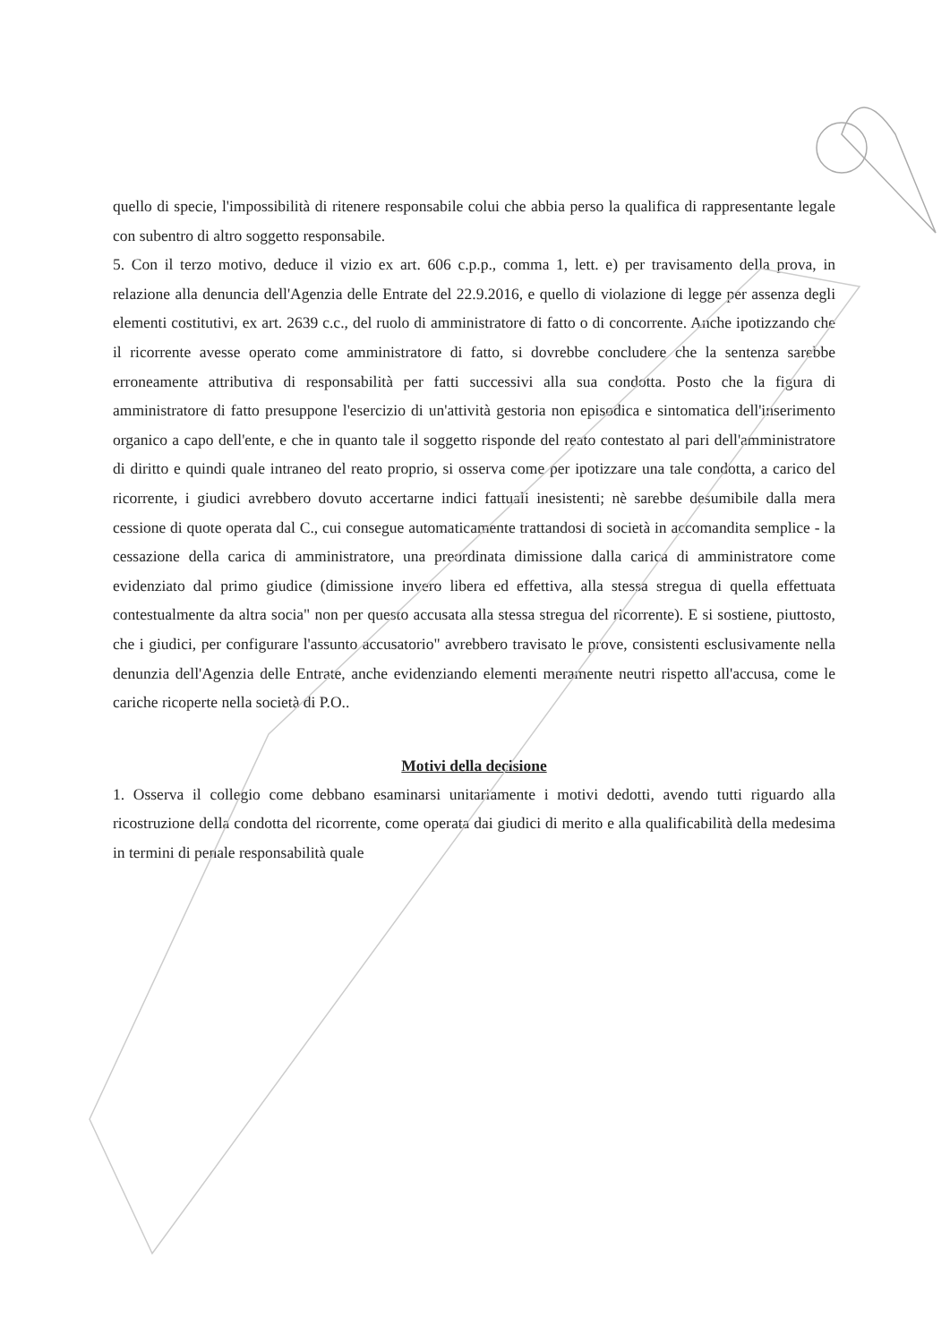quello di specie, l'impossibilità di ritenere responsabile colui che abbia perso la qualifica di rappresentante legale con subentro di altro soggetto responsabile.
5. Con il terzo motivo, deduce il vizio ex art. 606 c.p.p., comma 1, lett. e) per travisamento della prova, in relazione alla denuncia dell'Agenzia delle Entrate del 22.9.2016, e quello di violazione di legge per assenza degli elementi costitutivi, ex art. 2639 c.c., del ruolo di amministratore di fatto o di concorrente. Anche ipotizzando che il ricorrente avesse operato come amministratore di fatto, si dovrebbe concludere che la sentenza sarebbe erroneamente attributiva di responsabilità per fatti successivi alla sua condotta. Posto che la figura di amministratore di fatto presuppone l'esercizio di un'attività gestoria non episodica e sintomatica dell'inserimento organico a capo dell'ente, e che in quanto tale il soggetto risponde del reato contestato al pari dell'amministratore di diritto e quindi quale intraneo del reato proprio, si osserva come per ipotizzare una tale condotta, a carico del ricorrente, i giudici avrebbero dovuto accertarne indici fattuali inesistenti; nè sarebbe desumibile dalla mera cessione di quote operata dal C., cui consegue automaticamente trattandosi di società in accomandita semplice - la cessazione della carica di amministratore, una preordinata dimissione dalla carica di amministratore come evidenziato dal primo giudice (dimissione invero libera ed effettiva, alla stessa stregua di quella effettuata contestualmente da altra socia" non per questo accusata alla stessa stregua del ricorrente). E si sostiene, piuttosto, che i giudici, per configurare l'assunto accusatorio" avrebbero travisato le prove, consistenti esclusivamente nella denunzia dell'Agenzia delle Entrate, anche evidenziando elementi meramente neutri rispetto all'accusa, come le cariche ricoperte nella società di P.O..
Motivi della decisione
1. Osserva il collegio come debbano esaminarsi unitariamente i motivi dedotti, avendo tutti riguardo alla ricostruzione della condotta del ricorrente, come operata dai giudici di merito e alla qualificabilità della medesima in termini di penale responsabilità quale